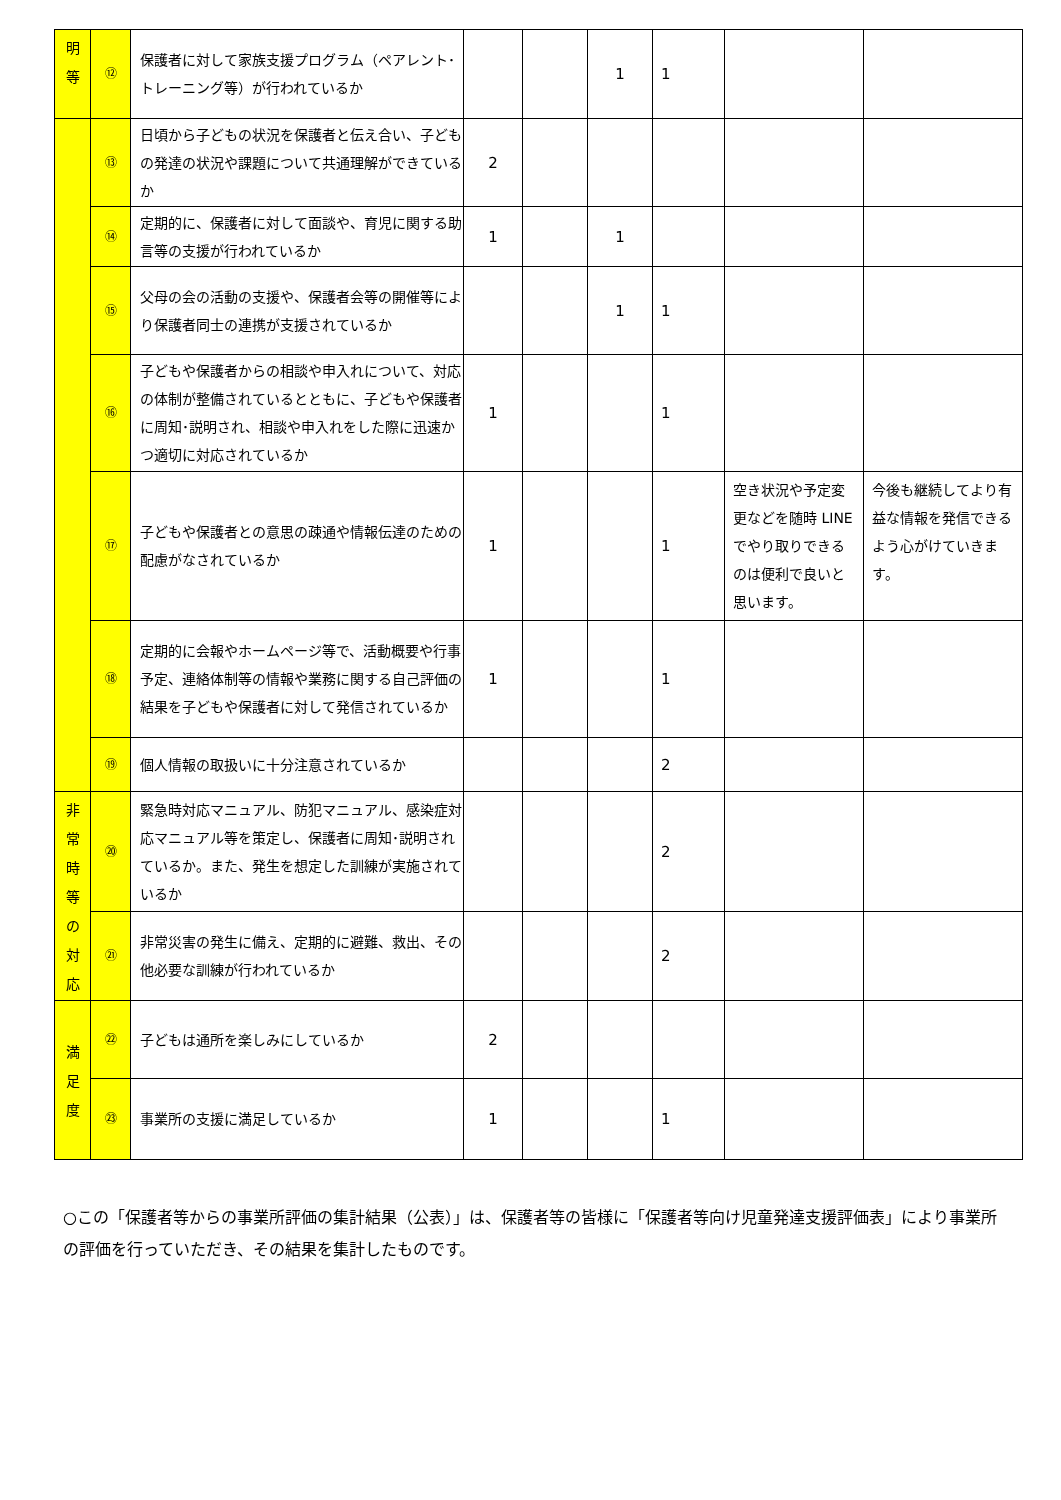| 明 等 | ⑫ | 保護者に対して家族支援プログラム（ペアレント･トレーニング等）が行われているか | | | 1 | 1 | | |
| | ⑬ | 日頃から子どもの状況を保護者と伝え合い、子どもの発達の状況や課題について共通理解ができているか | 2 | | | | | |
| | ⑭ | 定期的に、保護者に対して面談や、育児に関する助言等の支援が行われているか | 1 | | 1 | | | |
| | ⑮ | 父母の会の活動の支援や、保護者会等の開催等により保護者同士の連携が支援されているか | | | 1 | 1 | | |
| | ⑯ | 子どもや保護者からの相談や申入れについて、対応の体制が整備されているとともに、子どもや保護者に周知･説明され、相談や申入れをした際に迅速かつ適切に対応されているか | 1 | | | 1 | | |
| | ⑰ | 子どもや保護者との意思の疎通や情報伝達のための配慮がなされているか | 1 | | | 1 | 空き状況や予定変更などを随時 LINE でやり取りできるのは便利で良いと思います。 | 今後も継続してより有益な情報を発信できるよう心がけていきます。 |
| | ⑱ | 定期的に会報やホームページ等で、活動概要や行事予定、連絡体制等の情報や業務に関する自己評価の結果を子どもや保護者に対して発信されているか | 1 | | | 1 | | |
| | ⑲ | 個人情報の取扱いに十分注意されているか | | | | 2 | | |
| 非 常 時 等 の 対 応 | ⑳ | 緊急時対応マニュアル、防犯マニュアル、感染症対応マニュアル等を策定し、保護者に周知･説明されているか。また、発生を想定した訓練が実施されているか | | | | 2 | | |
| | ㉑ | 非常災害の発生に備え、定期的に避難、救出、その他必要な訓練が行われているか | | | | 2 | | |
| 満 足 度 | ㉒ | 子どもは通所を楽しみにしているか | 2 | | | | | |
| | ㉓ | 事業所の支援に満足しているか | 1 | | | 1 | | |
○この「保護者等からの事業所評価の集計結果（公表）」は、保護者等の皆様に「保護者等向け児童発達支援評価表」により事業所の評価を行っていただき、その結果を集計したものです。